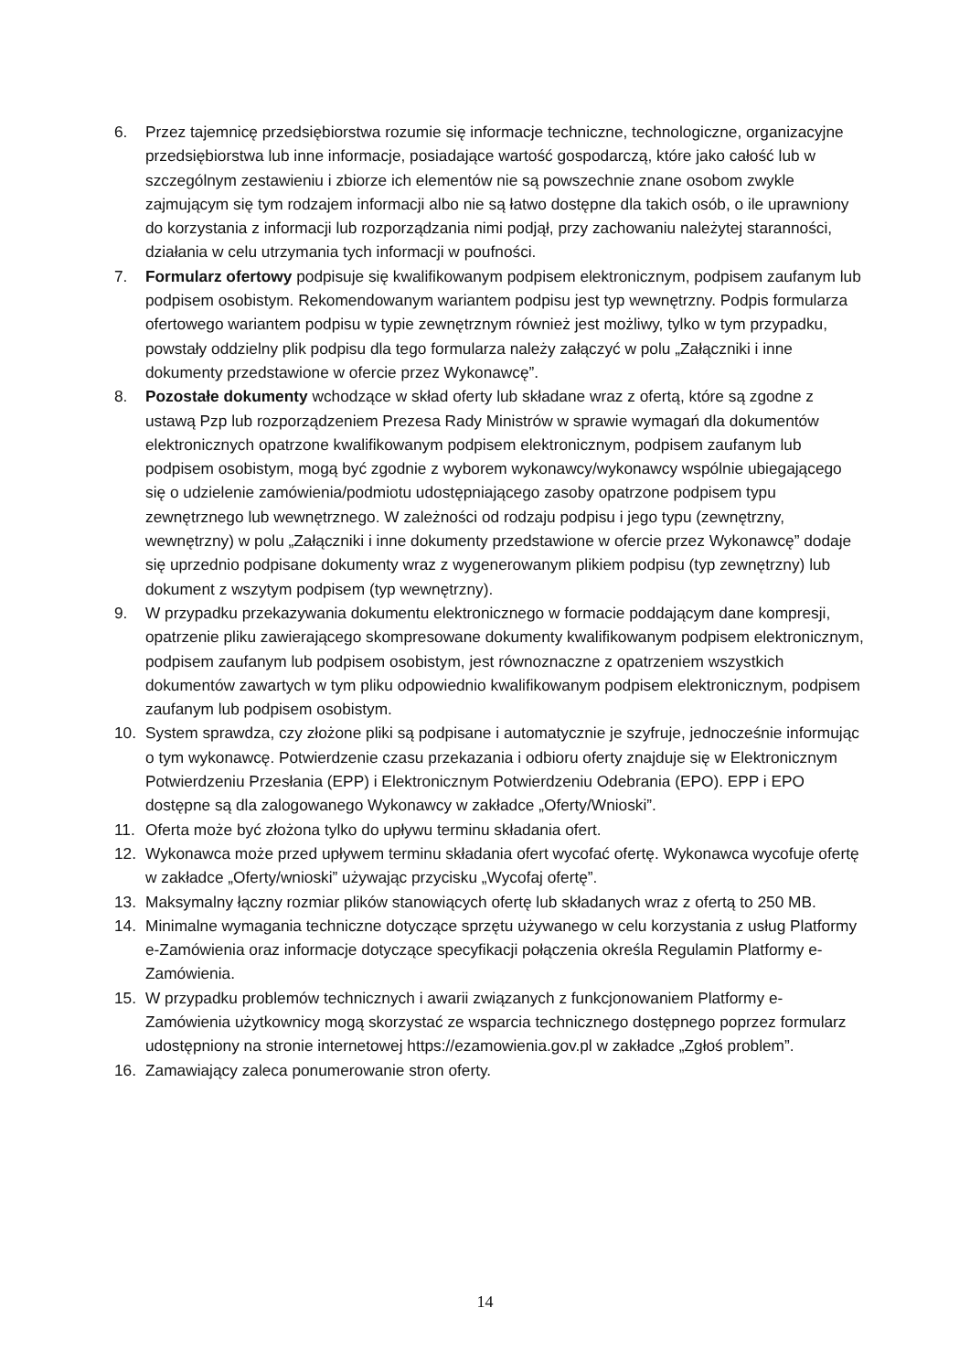6. Przez tajemnicę przedsiębiorstwa rozumie się informacje techniczne, technologiczne, organizacyjne przedsiębiorstwa lub inne informacje, posiadające wartość gospodarczą, które jako całość lub w szczególnym zestawieniu i zbiorze ich elementów nie są powszechnie znane osobom zwykle zajmującym się tym rodzajem informacji albo nie są łatwo dostępne dla takich osób, o ile uprawniony do korzystania z informacji lub rozporządzania nimi podjął, przy zachowaniu należytej staranności, działania w celu utrzymania tych informacji w poufności.
7. Formularz ofertowy podpisuje się kwalifikowanym podpisem elektronicznym, podpisem zaufanym lub podpisem osobistym. Rekomendowanym wariantem podpisu jest typ wewnętrzny. Podpis formularza ofertowego wariantem podpisu w typie zewnętrznym również jest możliwy, tylko w tym przypadku, powstały oddzielny plik podpisu dla tego formularza należy załączyć w polu „Załączniki i inne dokumenty przedstawione w ofercie przez Wykonawcę”.
8. Pozostałe dokumenty wchodzące w skład oferty lub składane wraz z ofertą, które są zgodne z ustawą Pzp lub rozporządzeniem Prezesa Rady Ministrów w sprawie wymagań dla dokumentów elektronicznych opatrzone kwalifikowanym podpisem elektronicznym, podpisem zaufanym lub podpisem osobistym, mogą być zgodnie z wyborem wykonawcy/wykonawcy wspólnie ubiegającego się o udzielenie zamówienia/podmiotu udostępniającego zasoby opatrzone podpisem typu zewnętrznego lub wewnętrznego. W zależności od rodzaju podpisu i jego typu (zewnętrzny, wewnętrzny) w polu „Załączniki i inne dokumenty przedstawione w ofercie przez Wykonawcę” dodaje się uprzednio podpisane dokumenty wraz z wygenerowanym plikiem podpisu (typ zewnętrzny) lub dokument z wszytym podpisem (typ wewnętrzny).
9. W przypadku przekazywania dokumentu elektronicznego w formacie poddającym dane kompresji, opatrzenie pliku zawierającego skompresowane dokumenty kwalifikowanym podpisem elektronicznym, podpisem zaufanym lub podpisem osobistym, jest równoznaczne z opatrzeniem wszystkich dokumentów zawartych w tym pliku odpowiednio kwalifikowanym podpisem elektronicznym, podpisem zaufanym lub podpisem osobistym.
10. System sprawdza, czy złożone pliki są podpisane i automatycznie je szyfruje, jednocześnie informując o tym wykonawcę. Potwierdzenie czasu przekazania i odbioru oferty znajduje się w Elektronicznym Potwierdzeniu Przesłania (EPP) i Elektronicznym Potwierdzeniu Odebrania (EPO). EPP i EPO dostępne są dla zalogowanego Wykonawcy w zakładce „Oferty/Wnioski”.
11. Oferta może być złożona tylko do upływu terminu składania ofert.
12. Wykonawca może przed upływem terminu składania ofert wycofać ofertę. Wykonawca wycofuje ofertę w zakładce „Oferty/wnioski” używając przycisku „Wycofaj ofertę”.
13. Maksymalny łączny rozmiar plików stanowiących ofertę lub składanych wraz z ofertą to 250 MB.
14. Minimalne wymagania techniczne dotyczące sprzętu używanego w celu korzystania z usług Platformy e-Zamówienia oraz informacje dotyczące specyfikacji połączenia określa Regulamin Platformy e-Zamówienia.
15. W przypadku problemów technicznych i awarii związanych z funkcjonowaniem Platformy e-Zamówienia użytkownicy mogą skorzystać ze wsparcia technicznego dostępnego poprzez formularz udostępniony na stronie internetowej https://ezamowienia.gov.pl w zakładce „Zgłoś problem”.
16. Zamawiający zaleca ponumerowanie stron oferty.
14